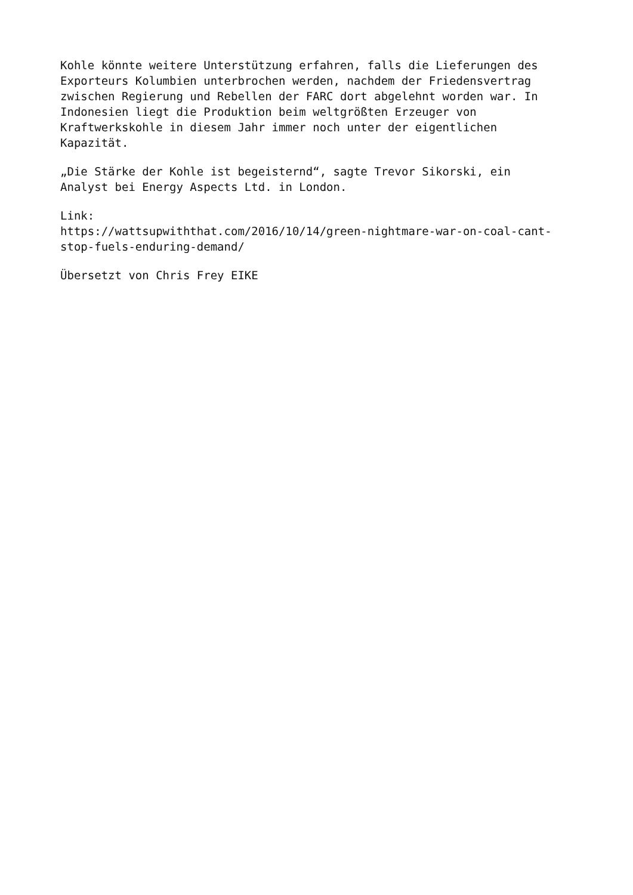Kohle könnte weitere Unterstützung erfahren, falls die Lieferungen des Exporteurs Kolumbien unterbrochen werden, nachdem der Friedensvertrag zwischen Regierung und Rebellen der FARC dort abgelehnt worden war. In Indonesien liegt die Produktion beim weltgrößten Erzeuger von Kraftwerkskohle in diesem Jahr immer noch unter der eigentlichen Kapazität.
„Die Stärke der Kohle ist begeisternd“, sagte Trevor Sikorski, ein Analyst bei Energy Aspects Ltd. in London.
Link: https://wattsupwiththat.com/2016/10/14/green-nightmare-war-on-coal-cant- stop-fuels-enduring-demand/
Übersetzt von Chris Frey EIKE